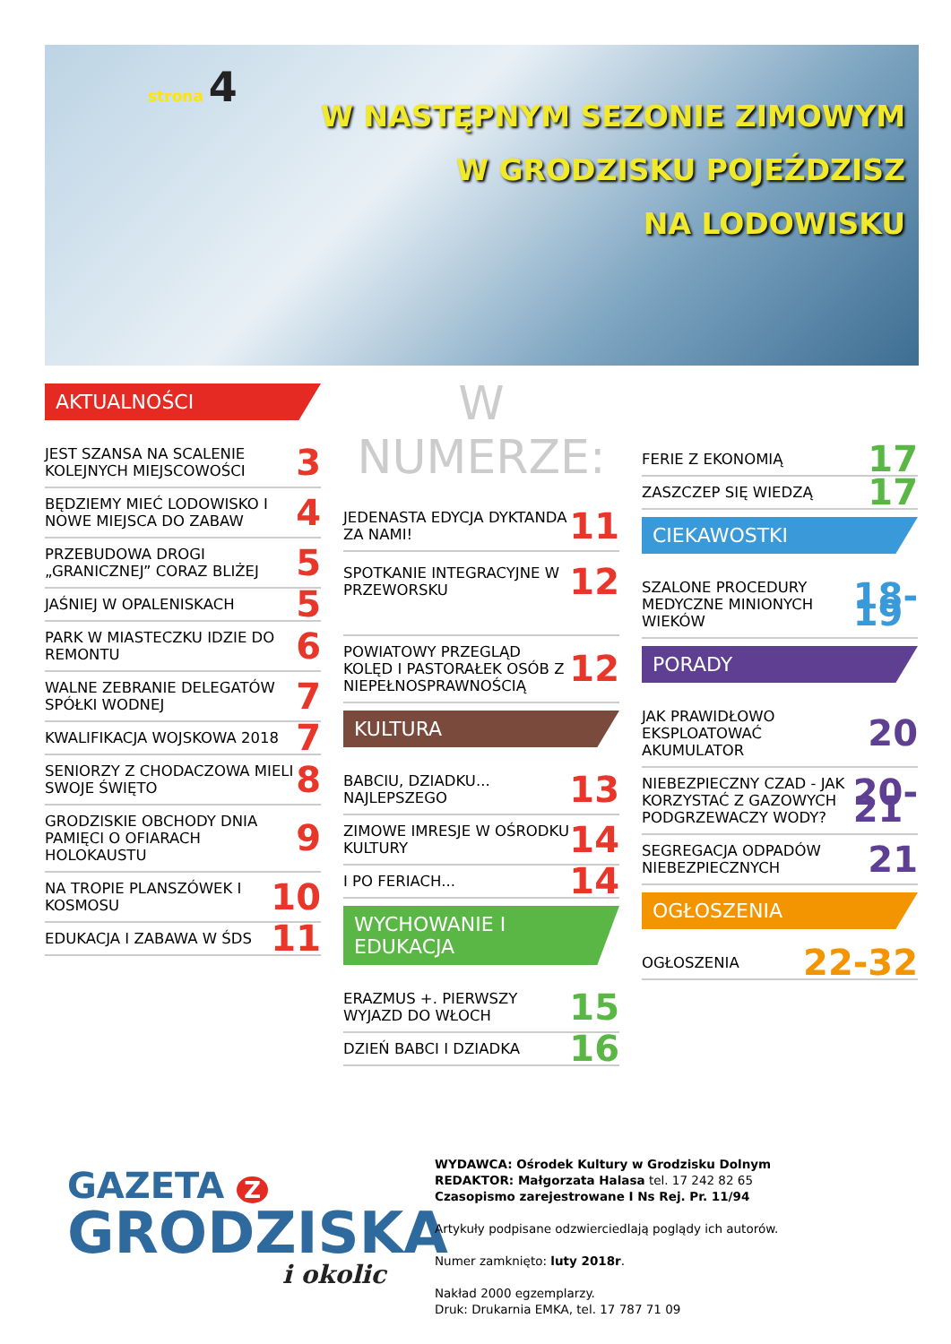strona 4
W NASTĘPNYM SEZONIE ZIMOWYM
W GRODZISKU POJEŹDZISZ
NA LODOWISKU
AKTUALNOŚCI
JEST SZANSA NA SCALENIE KOLEJNYCH MIEJSCOWOŚCI 3
BĘDZIEMY MIEĆ LODOWISKO I NOWE MIEJSCA DO ZABAW 4
PRZEBUDOWA DROGI „GRANICZNEJ” CORAZ BLIŻEJ 5
JAŚNIEJ W OPALENISKACH 5
PARK W MIASTECZKU IDZIE DO REMONTU 6
WALNE ZEBRANIE DELEGATÓW SPÓŁKI WODNEJ 7
KWALIFIKACJA WOJSKOWA 2018 7
SENIORZY Z CHODACZOWA MIELI SWOJE ŚWIĘTO 8
GRODZISKIE OBCHODY DNIA PAMIĘCI O OFIARACH HOLOKAUSTU 9
NA TROPIE PLANSZÓWEK I KOSMOSU 10
EDUKACJA I ZABAWA W ŚDS 11
W NUMERZE:
JEDENASTA EDYCJA DYKTANDA ZA NAMI! 11
SPOTKANIE INTEGRACYJNE W PRZEWORSKU 12
POWIATOWY PRZEGLĄD KOLĘD I PASTORAŁEK OSÓB Z NIEPEŁNOSPRAWNOŚCIĄ 12
KULTURA
BABCIU, DZIADKU... NAJLEPSZEGO 13
ZIMOWE IMRESJE W OŚRODKU KULTURY 14
I PO FERIACH... 14
WYCHOWANIE I EDUKACJA
ERAZMUS +. PIERWSZY WYJAZD DO WŁOCH 15
DZIEŃ BABCI I DZIADKA 16
FERIE Z EKONOMIĄ 17
ZASZCZEP SIĘ WIEDZĄ 17
CIEKAWOSTKI
SZALONE PROCEDURY MEDYCZNE MINIONYCH WIEKÓW 18-19
PORADY
JAK PRAWIDŁOWO EKSPLOATOWAĆ AKUMULATOR 20
NIEBEZPIECZNY CZAD - JAK KORZYSTAĆ Z GAZOWYCH PODGRZEWACZY WODY? 20-21
SEGREGACJA ODPADÓW NIEBEZPIECZNYCH 21
OGŁOSZENIA
OGŁOSZENIA 22-32
GAZETA Z
GRODZISKA
i okolic
WYDAWCA: Ośrodek Kultury w Grodzisku Dolnym
REDAKTOR: Małgorzata Halasa tel. 17 242 82 65
Czasopismo zarejestrowane I Ns Rej. Pr. 11/94
Artykuły podpisane odzwierciedlają poglądy ich autorów.
Numer zamknięto: luty 2018r.
Nakład 2000 egzemplarzy.
Druk: Drukarnia EMKA, tel. 17 787 71 09